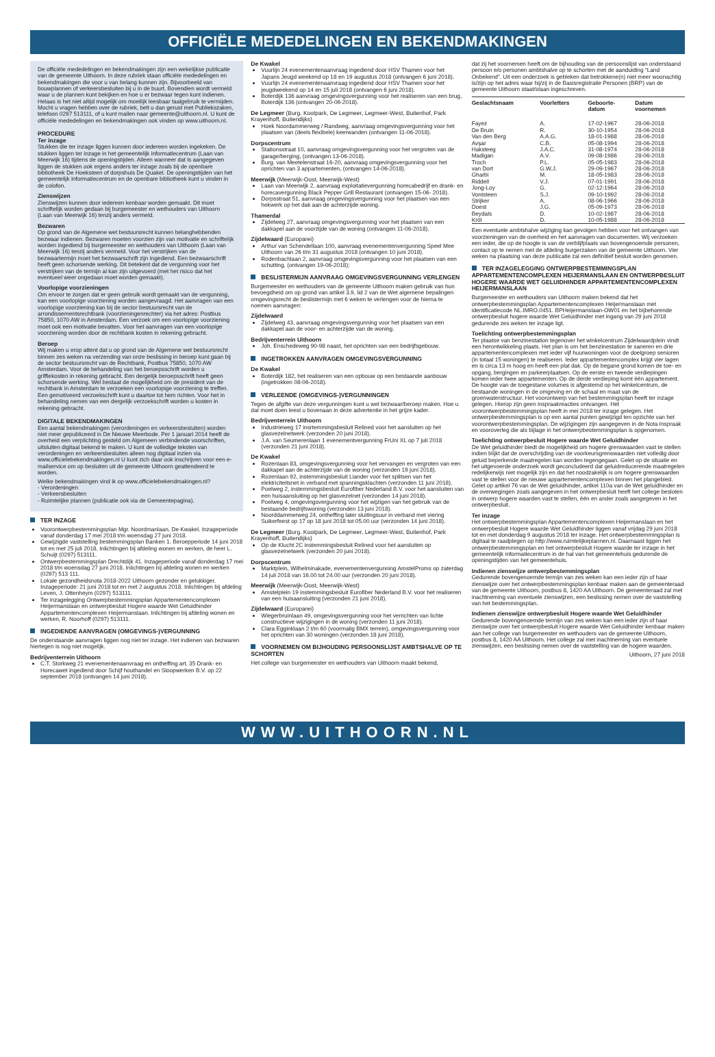OFFICIËLE MEDEDELINGEN EN BEKENDMAKINGEN
De officiële mededelingen en bekendmakingen zijn een wekelijkse publicatie van de gemeente Uithoorn. In deze rubriek staan officiële mededelingen en bekendmakingen die voor u van belang kunnen zijn. Bijvoorbeeld van bouwplannen of verkeersbesluiten bij u in de buurt. Bovendien wordt vermeld waar u de plannen kunt bekijken en hoe u er bezwaar tegen kunt indienen. Helaas is het niet altijd mogelijk om moeilijk leesbaar taalgebruik te vermijden. Mocht u vragen hebben over de rubriek, belt u dan gerust met Publiekszaken, telefoon 0297 513111, of u kunt mailen naar gemeente@uithoorn.nl. U kunt de officiële mededelingen en bekendmakingen ook vinden op www.uithoorn.nl.
PROCEDURE
Ter inzage
Stukken die ter inzage liggen kunnen door iedereen worden ingekeken. De stukken liggen ter inzage in het gemeentelijk informatiecentrum (Laan van Meerwijk 16) tijdens de openingstijden. Alleen wanneer dat is aangegeven liggen de stukken ook ergens anders ter inzage zoals bij de openbare bibliotheek De Hoeksteen of dorpshuis De Quakel. De openingstijden van het gemeentelijk informatiecentrum en de openbare bibliotheek kunt u vinden in de colofon.
Zienswijzen
Zienswijzen kunnen door iedereen kenbaar worden gemaakt. Dit moet schriftelijk worden gedaan bij burgemeester en wethouders van Uithoorn (Laan van Meerwijk 16) tenzij anders vermeld.
Bezwaren
Op grond van de Algemene wet bestuursrecht kunnen belanghebbenden bezwaar indienen. Bezwaren moeten voorzien zijn van motivatie en schriftelijk worden ingediend bij burgemeester en wethouders van Uithoorn (Laan van Meerwijk 16) tenzij anders vermeld. Voor het verstrijken van de bezwaartermijn moet het bezwaarschrift zijn ingediend. Een bezwaarschrift heeft geen schorsende werking. Dit betekent dat de vergunning voor het verstrijken van de termijn al kan zijn uitgevoerd (met het risico dat het eventueel weer ongedaan moet worden gemaakt).
Voorlopige voorzieningen
Om ervoor te zorgen dat er geen gebruik wordt gemaakt van de vergunning, kan een voorlopige voorziening worden aangevraagd. Het aanvragen van een voorlopige voorziening kan bij de sector bestuursrecht van de arrondissementsrechtbank (voorzieningenrechter) via het adres: Postbus 75850, 1070 AW in Amsterdam. Een verzoek om een voorlopige voorziening moet ook een motivatie bevatten. Voor het aanvragen van een voorlopige voorziening worden door de rechtbank kosten in rekening gebracht.
Beroep
Wij maken u erop attent dat u op grond van de Algemene wet bestuursrecht binnen zes weken na verzending van onze beslissing in beroep kunt gaan bij de sector bestuursrecht van de Rechtbank, Postbus 75850, 1070 AW Amsterdam. Voor de behandeling van het beroepsschrift worden u griffiekosten in rekening gebracht. Een dergelijk beroepsschrift heeft geen schorsende werking. Wel bestaat de mogelijkheid om de president van de rechtbank in Amsterdam te verzoeken een voorlopige voorziening te treffen. Een gemotiveerd verzoekschrift kunt u daartoe tot hem richten. Voor het in behandeling nemen van een dergelijk verzoekschrift worden u kosten in rekening gebracht.
DIGITALE BEKENDMAKINGEN
Een aantal bekendmakingen (verordeningen en verkeersbesluiten) worden niet meer gepubliceerd in De Nieuwe Meerbode. Per 1 januari 2014 heeft de overheid een verplichting gesteld om Algemeen verbindende voorschriften, uitsluiten digitaal bekend te maken. U kunt de volledige teksten van verordeningen en verkeersbesluiten alleen nog digitaal inzien via www.officielebekendmakingen.nl U kunt zich daar ook inschrijven voor een e-mailservice om op besluiten uit de gemeente Uithoorn geattendeerd te worden.
Welke bekendmakingen vind ik op www.officielebekendmakingen.nl?
- Verordeningen
- Verkeersbesluiten
- Ruimtelijke plannen (publicatie ook via de Gemeentepagina).
TER INZAGE
Voorontwerpbestemmingsplan Mgr. Noordmanlaan, De Kwakel. Inzageperiode vanaf donderdag 17 mei 2018 t/m woensdag 27 juni 2018.
Gewijzigde vaststelling bestemmingsplan Banken 1. Beroepperiode 14 juni 2018 tot en met 25 juli 2018. Inlichtingen bij afdeling wonen en werken, de heer L. Schuijt (0297) 513111.
Ontwerpbestemmingsplan Drechtdijk 41. Inzageperiode vanaf donderdag 17 mei 2018 t/m woensdag 27 juni 2018. Inlichtingen bij afdeling wonen en werken (0297) 513 111.
Lokale gezondheidsnota 2018-2022 Uithoorn gezonder en gelukkiger. Inzageperiode: 21 juni 2018 tot en met 2 augustus 2018. Inlichtingen bij afdeling Leven, J. Ottenheym (0297) 513111.
Ter inzagelegging Ontwerpbestemmingsplan Appartementencomplexen Heijermanslaan en ontwerpbesluit Hogere waarde Wet Geluidhinder Appartementencomplexen Heijermanslaan. Inlichtingen bij afdeling wonen en werken, R. Noorhoff (0297) 513111.
INGEDIENDE AANVRAGEN (OMGEVINGS-)VERGUNNING
De onderstaande aanvragen liggen nog niet ter inzage. Het indienen van bezwaren hiertegen is nog niet mogelijk.
Bedrijventerrein Uithoorn
C.T. Storkweg 21 evenementenaanvraag en ontheffing art. 35 Drank- en Horecawet ingediend door Schijf houthandel en Sloopwerken B.V. op 22 september 2018 (ontvangen 14 juni 2018).
De Kwakel
Vuurlijn 24 evenementenaanvraag ingediend door HSV Thamen voor het Japans Jeugd weekend op 18 en 19 augustus 2018 (ontvangen 6 juni 2018).
Vuurlijn 24 evenementenaanvraag ingediend door HSV Thamen voor het jeugdweekend op 14 en 15 juli 2018 (ontvangen 6 juni 2018).
Boterdijk 136 aanvraag omgevingsvergunning voor het realiseren van een brug, Boterdijk 136 (ontvangen 20-06-2018).
De Legmeer (Burg. Kootpark, De Legmeer, Legmeer-West, Buitenhof, Park Krayenhoff, Buitendijks)
Hoek Noordammerweg / Randweg, aanvraag omgevingsvergunning voor het plaatsen van (deels flexibele) keerwanden (ontvangen 11-06-2018).
Dorpscentrum
Stationsstraat 10, aanvraag omgevingsvergunning voor het vergroten van de garage/berging, (ontvangen 13-06-2018).
Burg. van Meetelenstraat 16-20, aanvraag omgevingsvergunning voor het oprichten van 3 appartementen, (ontvangen 14-06-2018).
Meerwijk (Meerwijk-Oost, Meerwijk-West)
Laan van Meerwijk 2, aanvraag exploitatievergunning horecabedrijf en drank- en horecavergunning Black Pepper Grill Restaurant (ontvangen 15-06- 2018).
Dorpsstraat 51, aanvraag omgevingsvergunning voor het plaatsen van een hekwerk op het dak aan de achterzijde woning.
Thamerdal
Zijdelweg 27, aanvraag omgevingsvergunning voor het plaatsen van een dakkapel aan de voorzijde van de woning (ontvangen 11-06-2018).
Zijdelwaard (Europarei)
Arthur van Schendellaan 100, aanvraag evenementenvergunning Speel Mee Uithoorn van 26 t/m 31 augustus 2018 (ontvangen 10 juni 2018).
Rodenbachlaan 2, aanvraag omgevingsvergunning voor het plaatsen van een schutting, (ontvangen 19-06-2018);
BESLISTERMIJN AANVRAAG OMGEVINGSVERGUNNING VERLENGEN
Burgemeester en wethouders van de gemeente Uithoorn maken gebruik van hun bevoegdheid om op grond van artikel 3.9, lid 2 van de Wet algemene bepalingen omgevingsrecht de beslistermijn met 6 weken te verlengen voor de hierna te noemen aanvragen:
Zijdelwaard
Zijdelweg 43, aanvraag omgevingsvergunning voor het plaatsen van een dakkapel aan de voor- en achterzijde van de woning.
Bedrijventerrein Uithoorn
Joh. Enschedeweg 90-98 naast, het oprichten van een bedrijfsgebouw.
INGETROKKEN AANVRAGEN OMGEVINGSVERGUNNING
De Kwakel
Boterdijk 182, het realiseren van een opbouw op een bestaande aanbouw (ingetrokken 08-06-2018).
VERLEENDE (OMGEVINGS-)VERGUNNINGEN
Tegen de afgifte van deze vergunningen kunt u wel bezwaar/beroep maken. Hoe u dat moet doen leest u bovenaan in deze advertentie in het grijze kader.
Bedrijventerrein Uithoorn
Industrieweg 17 insrtemmingsbesluit Relined voor het aansluiten op het glasvezelnetwerk (verzonden 20 juni 2018).
J.A. van Seumerenlaan 1 evenementvergunning FrUni XL op 7 juli 2018 (verzonden 21 juni 2018).
De Kwakel
Rozenlaan 83, omgevingsvergunning voor het vervangen en vergroten van een dakkapel aan de achterzijde van de woning (verzonden 19 juni 2018).
Rozenlaan 92, instemmingsbesluit Liander voor het splitsen van het elektriciteitsnet in verband met spanningsklachten (verzonden 11 juni 2018).
Poelweg 2, instemmingsbesluit Eurofiber Nederland B.V. voor het aansluiten van een huisaansluiting op het glasvezelnet (verzonden 14 juni 2018).
Poelweg 4, omgevingsvergunning voor het wijzigen van het gebruik van de bestaande bedrijfswoning (verzonden 13 juni 2018).
Noorddammerweg 24, ontheffing later sluitingsuur in verband met viering Suikerfeest op 17 op 18 juni 2018 tot 05.00 uur (verzonden 14 juni 2018).
De Legmeer (Burg. Kootpark, De Legmeer, Legmeer-West, Buitenhof, Park Krayenhoff, Buitendijks)
Op de Klucht 2C instemmingsbesluit Relined voor het aansluiten op glasvezelnetwerk (verzonden 20 juni 2018).
Dorpscentrum
Marktplein, Wilhelminakade, evenementenvergunning AmstelProms op zaterdag 14 juli 2018 van 16.00 tot 24.00 uur (verzonden 20 juni 2018).
Meerwijk (Meerwijk-Oost, Meerwijk-West)
Amstelplein 19 instemmingsbesluit Eurofiber Nederland B.V. voor het realiseren van een huisaansluiting (verzonden 21 juni 2018).
Zijdelwaard (Europarei)
Wiegerbruinlaan 49, omgevingsvergunning voor het verrichten van lichte constructieve wijzigingen in de woning (verzonden 11 juni 2018).
Clara Egginklaan 2 t/m 60 (voormalig BMX terrein), omgevingsvergunning voor het oprichten van 30 woningen (verzonden 18 juni 2018).
VOORNEMEN OM BIJHOUDING PERSOONSLIJST AMBTSHALVE OP TE SCHORTEN
Het college van burgemeester en wethouders van Uithoorn maakt bekend,
dat zij het voornemen heeft om de bijhouding van de persoonslijst van onderstaand persoon e/o personen ambtshalve op te schorten met de aanduiding “Land Onbekend”. Uit een onderzoek is gebleken dat betrokkene(n) niet meer woonachtig is/zijn op het adres waar hij/zij in de Basisregistratie Personen (BRP) van de gemeente Uithoorn staat/staan ingeschreven.
| Geslachtsnaam | Voorletters | Geboorte- datum | Datum voornemen |
| --- | --- | --- | --- |
| Fayez | A. | 17-02-1967 | 28-06-2018 |
| De Bruin | R. | 30-10-1954 | 28-06-2018 |
| Van den Berg | A.A.G. | 18-01-1988 | 28-06-2018 |
| Avşar | C.B. | 05-08-1994 | 28-06-2018 |
| Haksteeg | J.A.C. | 31-08-1974 | 28-06-2018 |
| Madigan | A.V. | 09-08-1986 | 28-06-2018 |
| Troch | P.L. | 05-05-1983 | 28-06-2018 |
| van Dort | G.W.J. | 29-09-1967 | 28-06-2018 |
| Gharbi | M. | 18-05-1983 | 28-06-2018 |
| Riddell | V.J. | 07-01-1991 | 28-06-2018 |
| Jong-Loy | G. | 02-12-1964 | 28-06-2018 |
| Vontsteen | S.J. | 09-10-1992 | 28-06-2018 |
| Strijker | A. | 08-06-1966 | 28-06-2018 |
| Doest | J.G. | 05-09-1973 | 28-06-2018 |
| Beydals | D. | 10-02-1987 | 28-06-2018 |
| Król | D. | 10-05-1988 | 28-06-2018 |
Een eventuele ambtshalve wijziging kan gevolgen hebben voor het ontvangen van voorzieningen van de overheid en het aanvragen van documenten. Wij verzoeken een ieder, die op de hoogte is van de verblijfplaats van bovengenoemde personen, contact op te nemen met de afdeling burgerzaken van de gemeente Uithoorn. Vier weken na plaatsing van deze publicatie zal een definitief besluit worden genomen.
TER INZAGELEGGING ONTWERPBESTEMMINGSPLAN APPARTEMENTENCOMPLEXEN HEIJERMANSLAAN EN ONTWERPBESLUIT HOGERE WAARDE WET GELUIDHINDER APPARTEMENTENCOMPLEXEN HEIJERMANSLAAN
Burgemeester en wethouders van Uithoorn maken bekend dat het ontwerpbestemmingsplan Appartementencomplexen Heijermanslaan met identificatiecode NL.IMRO.0451. BPHeijermanslaan-OW01 en het bijbehorende ontwerpbesluit hogere waarde Wet Geluidhinder met ingang van 29 juni 2018 gedurende zes weken ter inzage ligt.
Toelichting ontwerpbestemmingsplan
Ter plaatse van benzinestation tegenover het winkelcentrum Zijdelwaardplein vindt een herontwikkeling plaats. Het plan is om het benzinestation te saneren en drie appartementencomplexen met ieder vijf huurwoningen voor de doelgroep senioren (in totaal 15 woningen) te realiseren. Ieder appartementencomplex krijgt vier lagen en is circa 13 m hoog en heeft een plat dak. Op de begane grond komen de toe- en opgang, bergingen en parkeerplaatsen. Op de eerste en tweede verdiepingen komen ieder twee appartementen. Op de derde verdieping komt één appartement. De hoogte van de toegestane volumes is afgestemd op het winkelcentrum, de bestaande woningen in de omgeving en de schaal en maat van de groenwaterstructuur. Het voorontwerp van het bestemmingsplan heeft ter inzage gelegen. Hierop zijn geen inspraakreacties ontvangen. Het voorontwerpbestemmingsplan heeft in mei 2018 ter inzage gelegen. Het ontwerpbestemmingsplan is op een aantal punten gewijzigd ten opzichte van het voorontwerpbestemmingsplan. De wijzigingen zijn aangegeven in de Nota Inspraak en vooroverleg die als bijlage in het ontwerpbestemmingsplan is opgenomen.
Toelichting ontwerpbesluit Hogere waarde Wet Geluidhinder
De Wet geluidhinder biedt de mogelijkheid om hogere grenswaarden vast te stellen indien blijkt dat de overschrijding van de voorkeursgrenswaarden niet volledig door geluid beperkende maatregelen kan worden tegengegaan. Gelet op de situatie en het uitgevoerde onderzoek wordt geconcludeerd dat geluidreducerende maatregelen redelijkerwijs niet mogelijk zijn en dat het noodzakelijk is om hogere grenswaarden vast te stellen voor de nieuwe appartementencomplexen binnen het plangebied. Gelet op artikel 76 van de Wet geluidhinder, artikel 110a van de Wet geluidhinder en de overwegingen zoals aangegeven in het ontwerpbesluit heeft het college besloten in ontwerp hogere waarden vast te stellen, één en ander zoals aangegeven in het ontwerpbesluit.
Ter inzage
Het ontwerpbestemmingsplan Appartementencomplexen Heijermanslaan en het ontwerpbesluit Hogere waarde Wet Geluidhinder liggen vanaf vrijdag 29 juni 2018 tot en met donderdag 9 augustus 2018 ter inzage. Het ontwerpbestemmingsplan is digitaal te raadplegen op http://www.ruimtelijkeplannen.nl. Daarnaast liggen het ontwerpbestemmingsplan en het ontwerpbesluit Hogere waarde ter inzage in het gemeentelijk informatiecentrum in de hal van het gemeentehuis gedurende de openingstijden van het gemeentehuis.
Indienen zienswijze ontwerpbestemmingsplan
Gedurende bovengenoemde termijn van zes weken kan een ieder zijn of haar zienswijze over het ontwerpbestemmingsplan kenbaar maken aan de gemeenteraad van de gemeente Uithoorn, postbus 8, 1420 AA Uithoorn. De gemeenteraad zal met inachtneming van eventuele zienswijzen, een beslissing nemen over de vaststelling van het bestemmingsplan.
Indienen zienswijze ontwerpbesluit Hogere waarde Wet Geluidhinder
Gedurende bovengenoemde termijn van zes weken kan een ieder zijn of haar zienswijze over het ontwerpbesluit Hogere waarde Wet Geluidhinder kenbaar maken aan het college van burgemeester en wethouders van de gemeente Uithoorn, postbus 8, 1420 AA Uithoorn. Het college zal met inachtneming van eventuele zienswijzen, een beslissing nemen over de vaststelling van de hogere waarden.
Uithoorn, 27 juni 2018
WWW.UITHOORN.NL